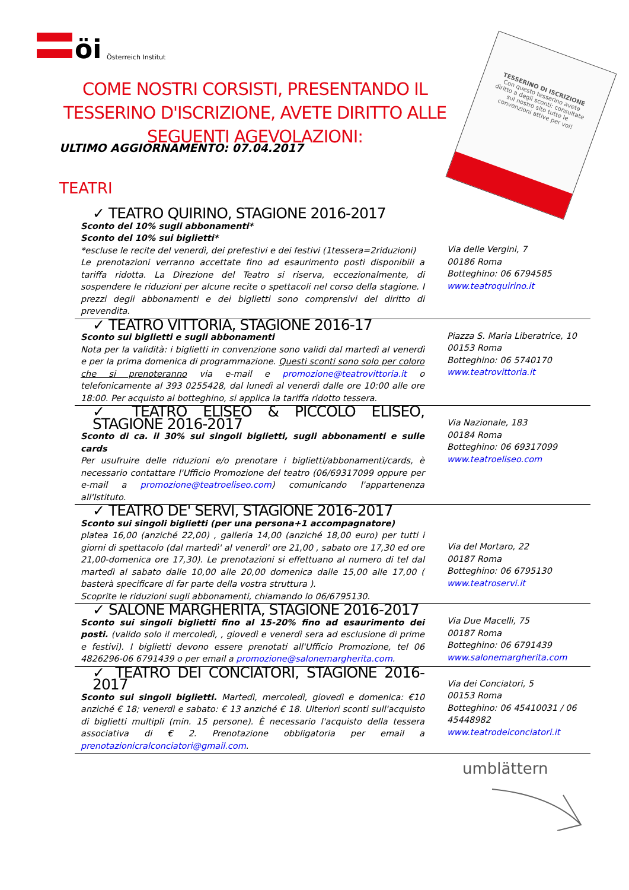öi
Österreich Institut
TESSERINO DI ISCRIZIONE
Con questo tesserino avete diritto a degli sconti: consultate sul nostro sito tutte le convenzioni attive per voi!
COME NOSTRI CORSISTI, PRESENTANDO IL TESSERINO D'ISCRIZIONE, AVETE DIRITTO ALLE SEGUENTI AGEVOLAZIONI:
ULTIMO AGGIORNAMENTO: 07.04.2017
TEATRI
| ✓ TEATRO QUIRINO, STAGIONE 2016-2017 Sconto del 10% sugli abbonamenti* Sconto del 10% sui biglietti* *escluse le recite del venerdì, dei prefestivi e dei festivi (1tessera=2riduzioni) Le prenotazioni verranno accettate fino ad esaurimento posti disponibili a tariffa ridotta. La Direzione del Teatro si riserva, eccezionalmente, di sospendere le riduzioni per alcune recite o spettacoli nel corso della stagione. I prezzi degli abbonamenti e dei biglietti sono comprensivi del diritto di prevendita. | Via delle Vergini, 7 00186 Roma Botteghino: 06 6794585 www.teatroquirino.it |
| ✓ TEATRO VITTORIA, STAGIONE 2016-17 Sconto sui biglietti e sugli abbonamenti Nota per la validità: i biglietti in convenzione sono validi dal martedì al venerdì e per la prima domenica di programmazione. Questi sconti sono solo per coloro che si prenoteranno via e-mail e promozione@teatrovittoria.it o telefonicamente al 393 0255428, dal lunedì al venerdì dalle ore 10:00 alle ore 18:00. Per acquisto al botteghino, si applica la tariffa ridotto tessera. | Piazza S. Maria Liberatrice, 10 00153 Roma Botteghino: 06 5740170 www.teatrovittoria.it |
| ✓ TEATRO ELISEO & PICCOLO ELISEO, STAGIONE 2016-2017 Sconto di ca. il 30% sui singoli biglietti, sugli abbonamenti e sulle cards Per usufruire delle riduzioni e/o prenotare i biglietti/abbonamenti/cards, è necessario contattare l'Ufficio Promozione del teatro (06/69317099 oppure per e-mail a promozione@teatroeliseo.com ) comunicando l'appartenenza all'Istituto. | Via Nazionale, 183 00184 Roma Botteghino: 06 69317099 www.teatroeliseo.com |
| ✓ TEATRO DE' SERVI, STAGIONE 2016-2017 Sconto sui singoli biglietti (per una persona+1 accompagnatore) platea 16,00 (anziché 22,00) , galleria 14,00 (anziché 18,00 euro) per tutti i giorni di spettacolo (dal martedì' al venerdì' ore 21,00 , sabato ore 17,30 ed ore 21,00-domenica ore 17,30). Le prenotazioni si effettuano al numero di tel dal martedì al sabato dalle 10,00 alle 20,00 domenica dalle 15,00 alle 17,00 ( basterà specificare di far parte della vostra struttura ). Scoprite le riduzioni sugli abbonamenti, chiamando lo 06/6795130. | Via del Mortaro, 22 00187 Roma Botteghino: 06 6795130 www.teatroservi.it |
| ✓ SALONE MARGHERITA, STAGIONE 2016-2017 Sconto sui singoli biglietti fino al 15-20% fino ad esaurimento dei posti. (valido solo il mercoledì, , giovedì e venerdì sera ad esclusione di prime e festivi). I biglietti devono essere prenotati all'Ufficio Promozione, tel 06 4826296-06 6791439 o per email a promozione@salonemargherita.com . | Via Due Macelli, 75 00187 Roma Botteghino: 06 6791439 www.salonemargherita.com |
| ✓ TEATRO DEI CONCIATORI, STAGIONE 2016-2017 Sconto sui singoli biglietti. Martedì, mercoledì, giovedì e domenica: €10 anziché € 18; venerdì e sabato: € 13 anziché € 18. Ulteriori sconti sull'acquisto di biglietti multipli (min. 15 persone). È necessario l'acquisto della tessera associativa di € 2. Prenotazione obbligatoria per email a prenotazionicralconciatori@gmail.com . | Via dei Conciatori, 5 00153 Roma Botteghino: 06 45410031 / 06 45448982 www.teatrodeiconciatori.it |
umblättern